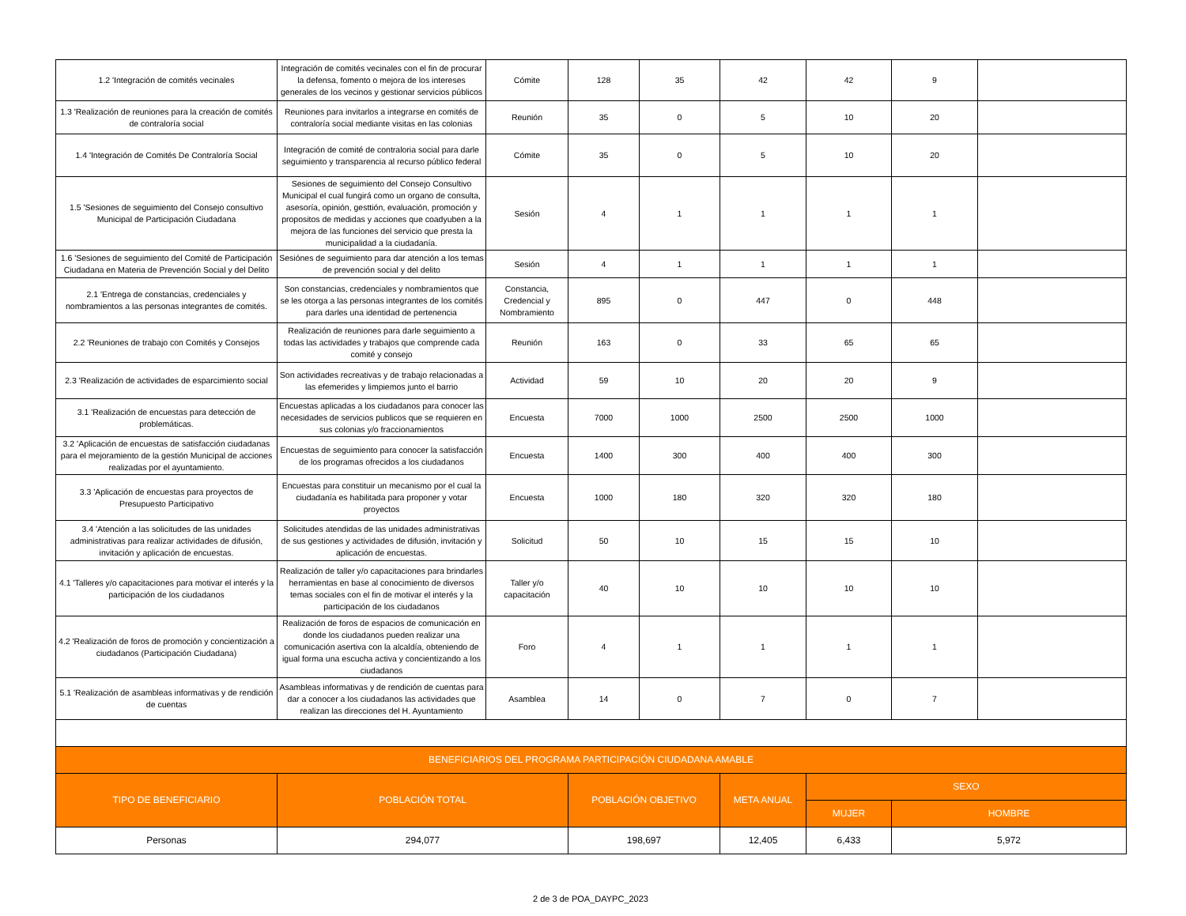| 1.2 'Integración de comités vecinales | Integración de comités vecinales con el fin de procurar la defensa, fomento o mejora de los intereses generales de los vecinos y gestionar servicios públicos | Cómite | 128 | 35 | 42 | 42 | 9 | |
| 1.3 'Realización de reuniones para la creación de comités de contraloría social | Reuniones para invitarlos a integrarse en comités de contraloría social mediante visitas en las colonias | Reunión | 35 | 0 | 5 | 10 | 20 | |
| 1.4 'Integración de Comités De Contraloría Social | Integración de comité de contraloria social para darle seguimiento y transparencia al recurso público federal | Cómite | 35 | 0 | 5 | 10 | 20 | |
| 1.5 'Sesiones de seguimiento del Consejo consultivo Municipal de Participación Ciudadana | Sesiones de seguimiento del Consejo Consultivo Municipal el cual fungirá como un organo de consulta, asesoría, opinión, gesttión, evaluación, promoción y propositos de medidas y acciones que coadyuben a la mejora de las funciones del servicio que presta la municipalidad a la ciudadanía. | Sesión | 4 | 1 | 1 | 1 | 1 | |
| 1.6 'Sesiones de seguimiento del Comité de Participación Ciudadana en Materia de Prevención Social y del Delito | Sesiónes de seguimiento para dar atención a los temas de prevención social y del delito | Sesión | 4 | 1 | 1 | 1 | 1 | |
| 2.1 'Entrega de constancias, credenciales y nombramientos a las personas integrantes de comités. | Son constancias, credenciales y nombramientos que se les otorga a las personas integrantes de los comités para darles una identidad de pertenencia | Constancia, Credencial y Nombramiento | 895 | 0 | 447 | 0 | 448 | |
| 2.2 'Reuniones de trabajo con Comités y Consejos | Realización de reuniones para darle seguimiento a todas las actividades y trabajos que comprende cada comité y consejo | Reunión | 163 | 0 | 33 | 65 | 65 | |
| 2.3 'Realización de actividades de esparcimiento social | Son actividades recreativas y de trabajo relacionadas a las efemerides y limpiemos junto el barrio | Actividad | 59 | 10 | 20 | 20 | 9 | |
| 3.1 'Realización de encuestas para detección de problemáticas. | Encuestas aplicadas a los ciudadanos para conocer las necesidades de servicios publicos que se requieren en sus colonias y/o fraccionamientos | Encuesta | 7000 | 1000 | 2500 | 2500 | 1000 | |
| 3.2 'Aplicación de encuestas de satisfacción ciudadanas para el mejoramiento de la gestión Municipal de acciones realizadas por el ayuntamiento. | Encuestas de seguimiento para conocer la satisfacción de los programas ofrecidos a los ciudadanos | Encuesta | 1400 | 300 | 400 | 400 | 300 | |
| 3.3 'Aplicación de encuestas para proyectos de Presupuesto Participativo | Encuestas para constituir un mecanismo por el cual la ciudadanía es habilitada para proponer y votar proyectos | Encuesta | 1000 | 180 | 320 | 320 | 180 | |
| 3.4 'Atención a las solicitudes de las unidades administrativas para realizar actividades de difusión, invitación y aplicación de encuestas. | Solicitudes atendidas de las unidades administrativas de sus gestiones y actividades de difusión, invitación y aplicación de encuestas. | Solicitud | 50 | 10 | 15 | 15 | 10 | |
| 4.1 'Talleres y/o capacitaciones para motivar el interés y la participación de los ciudadanos | Realización de taller y/o capacitaciones para brindarles herramientas en base al conocimiento de diversos temas sociales con el fin de motivar el interés y la participación de los ciudadanos | Taller y/o capacitación | 40 | 10 | 10 | 10 | 10 | |
| 4.2 'Realización de foros de promoción y concientización a ciudadanos (Participación Ciudadana) | Realización de foros de espacios de comunicación en donde los ciudadanos pueden realizar una comunicación asertiva con la alcaldía, obteniendo de igual forma una escucha activa y concientizando a los ciudadanos | Foro | 4 | 1 | 1 | 1 | 1 | |
| 5.1 'Realización de asambleas informativas y de rendición de cuentas | Asambleas informativas y de rendición de cuentas para dar a conocer a los ciudadanos las actividades que realizan las direcciones del H. Ayuntamiento | Asamblea | 14 | 0 | 7 | 0 | 7 | |
| BENEFICIARIOS DEL PROGRAMA PARTICIPACIÓN CIUDADANA AMABLE | | | | | | | | |
| TIPO DE BENEFICIARIO | POBLACIÓN TOTAL | | POBLACIÓN OBJETIVO | | META ANUAL | SEXO | | |
| | | | | | | MUJER | HOMBRE | |
| Personas | 294,077 | | 198,697 | | 12,405 | 6,433 | 5,972 | |
2 de 3 de POA_DAYPC_2023